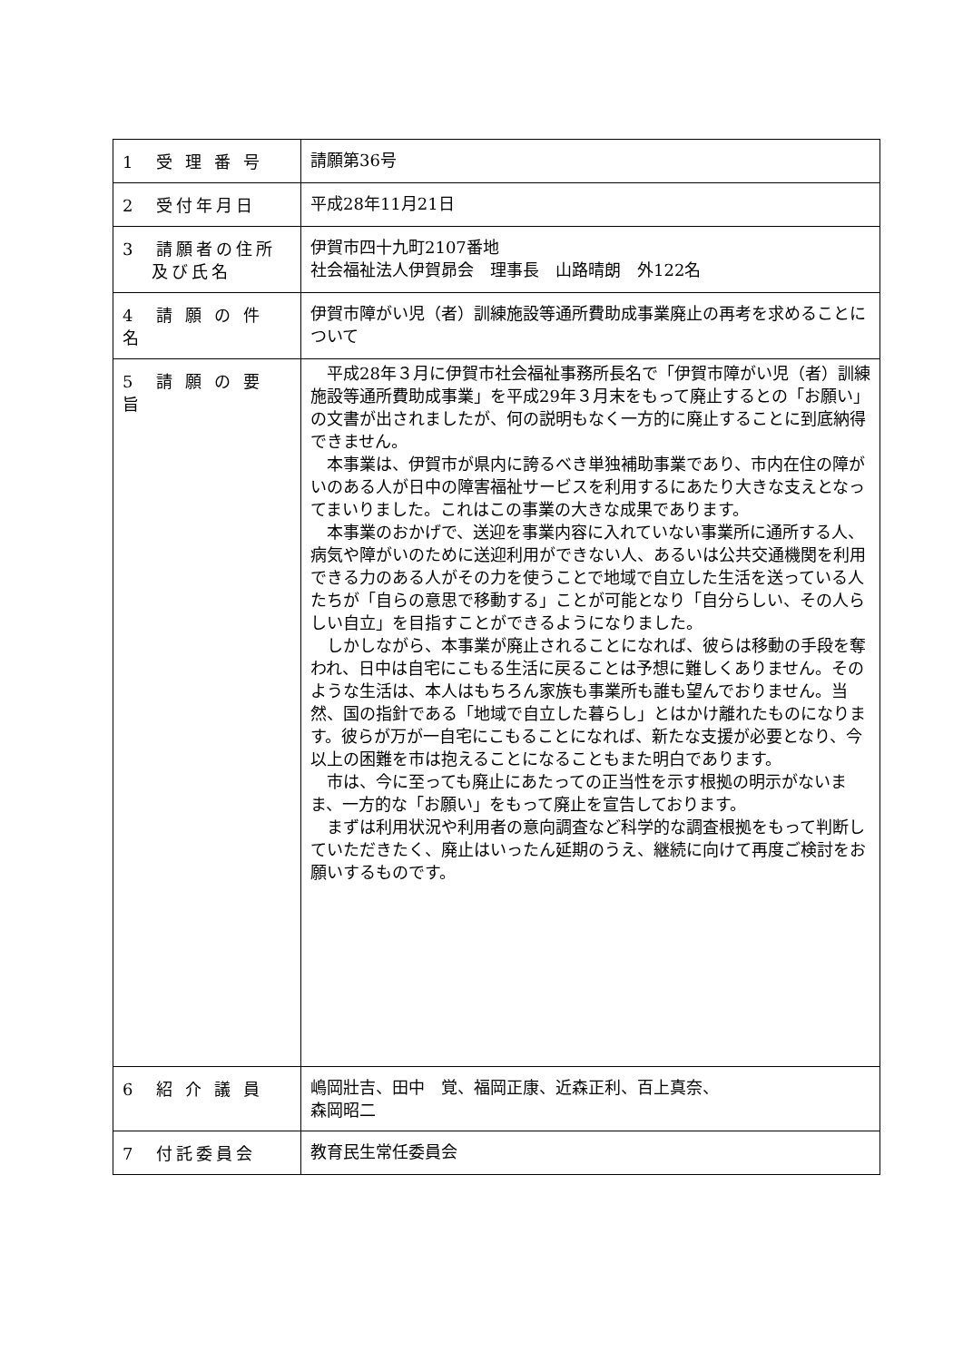| 1 受 理 番 号 | 請願第36号 |
| 2 受付年月日 | 平成28年11月21日 |
| 3 請願者の住所 及び氏名 | 伊賀市四十九町2107番地 社会福祉法人伊賀昴会 理事長 山路晴朗 外122名 |
| 4 請 願 の 件 名 | 伊賀市障がい児（者）訓練施設等通所費助成事業廃止の再考を求めることについて |
| 5 請 願 の 要 旨 | 平成28年３月に伊賀市社会福祉事務所長名で「伊賀市障がい児（者）訓練施設等通所費助成事業」を平成29年３月末をもって廃止するとの「お願い」の文書が出されましたが、何の説明もなく一方的に廃止することに到底納得できません。 本事業は、伊賀市が県内に誇るべき単独補助事業であり、市内在住の障がいのある人が日中の障害福祉サービスを利用するにあたり大きな支えとなってまいりました。これはこの事業の大きな成果であります。 本事業のおかげで、送迎を事業内容に入れていない事業所に通所する人、病気や障がいのために送迎利用ができない人、あるいは公共交通機関を利用できる力のある人がその力を使うことで地域で自立した生活を送っている人たちが「自らの意思で移動する」ことが可能となり「自分らしい、その人らしい自立」を目指すことができるようになりました。 しかしながら、本事業が廃止されることになれば、彼らは移動の手段を奪われ、日中は自宅にこもる生活に戻ることは予想に難しくありません。そのような生活は、本人はもちろん家族も事業所も誰も望んでおりません。当然、国の指針である「地域で自立した暮らし」とはかけ離れたものになります。彼らが万が一自宅にこもることになれば、新たな支援が必要となり、今以上の困難を市は抱えることになることもまた明白であります。 市は、今に至っても廃止にあたっての正当性を示す根拠の明示がないまま、一方的な「お願い」をもって廃止を宣告しております。 まずは利用状況や利用者の意向調査など科学的な調査根拠をもって判断していただきたく、廃止はいったん延期のうえ、継続に向けて再度ご検討をお願いするものです。 |
| 6 紹 介 議 員 | 嶋岡壯吉、田中 覚、福岡正康、近森正利、百上真奈、 森岡昭二 |
| 7 付託委員会 | 教育民生常任委員会 |